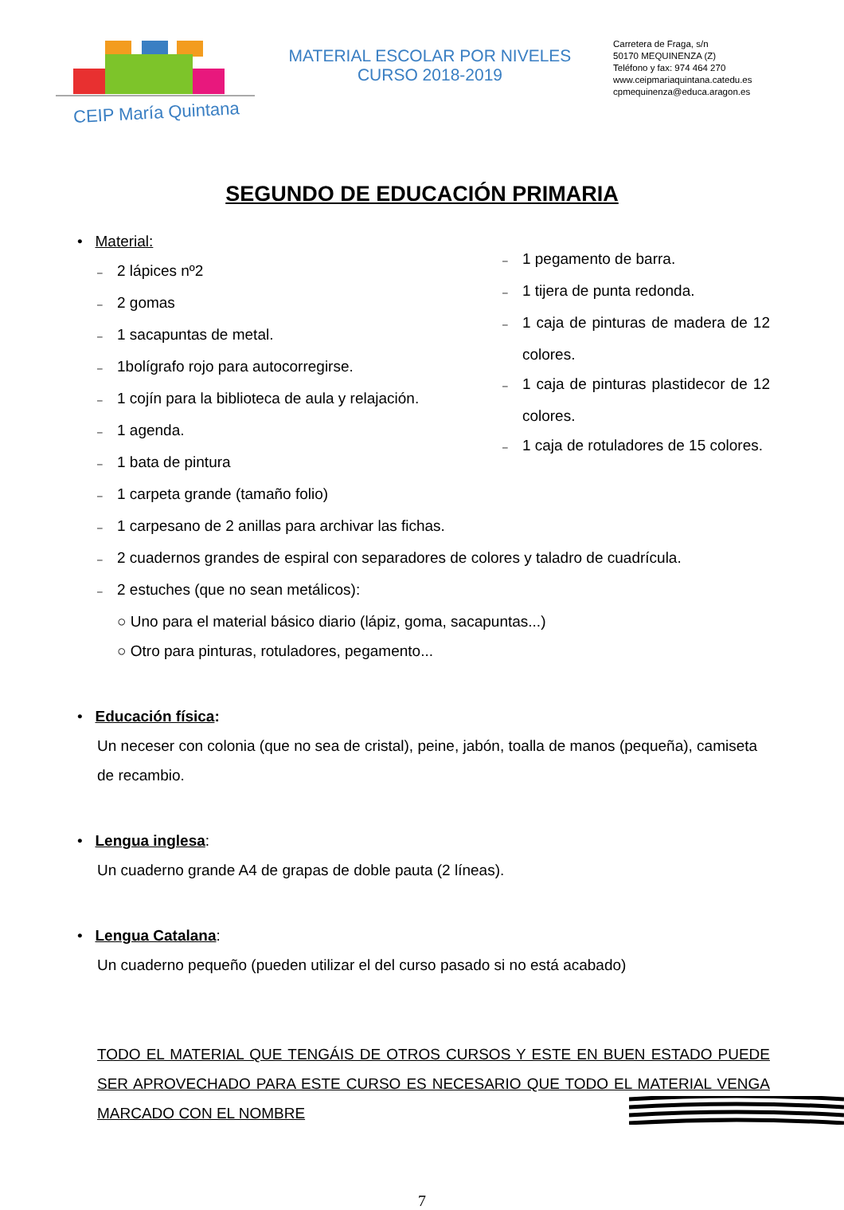CEIP María Quintana
MATERIAL ESCOLAR POR NIVELES
CURSO 2018-2019
Carretera de Fraga, s/n
50170 MEQUINENZA (Z)
Teléfono y fax: 974 464 270
www.ceipmariaquintana.catedu.es
cpmequinenza@educa.aragon.es
SEGUNDO DE EDUCACIÓN PRIMARIA
• Material:
– 2 lápices nº2
– 2 gomas
– 1 sacapuntas de metal.
– 1bolígrafo rojo para autocorregirse.
– 1 cojín para la biblioteca de aula y relajación.
– 1 agenda.
– 1 bata de pintura
– 1 carpeta grande (tamaño folio)
– 1 pegamento de barra.
– 1 tijera de punta redonda.
– 1 caja de pinturas de madera de 12 colores.
– 1 caja de pinturas plastidecor de 12 colores.
– 1 caja de rotuladores de 15 colores.
– 1 carpesano de 2 anillas para archivar las fichas.
– 2 cuadernos grandes de espiral con separadores de colores y taladro de cuadrícula.
– 2 estuches (que no sean metálicos):
○ Uno para el material básico diario (lápiz, goma, sacapuntas...)
○ Otro para pinturas, rotuladores, pegamento...
• Educación física:
Un neceser con colonia (que no sea de cristal), peine, jabón, toalla de manos (pequeña), camiseta de recambio.
• Lengua inglesa:
Un cuaderno grande A4 de grapas de doble pauta (2 líneas).
• Lengua Catalana:
Un cuaderno pequeño (pueden utilizar el del curso pasado si no está acabado)
TODO EL MATERIAL QUE TENGÁIS DE OTROS CURSOS Y ESTE EN BUEN ESTADO PUEDE SER APROVECHADO PARA ESTE CURSO ES NECESARIO QUE TODO EL MATERIAL VENGA MARCADO CON EL NOMBRE
7